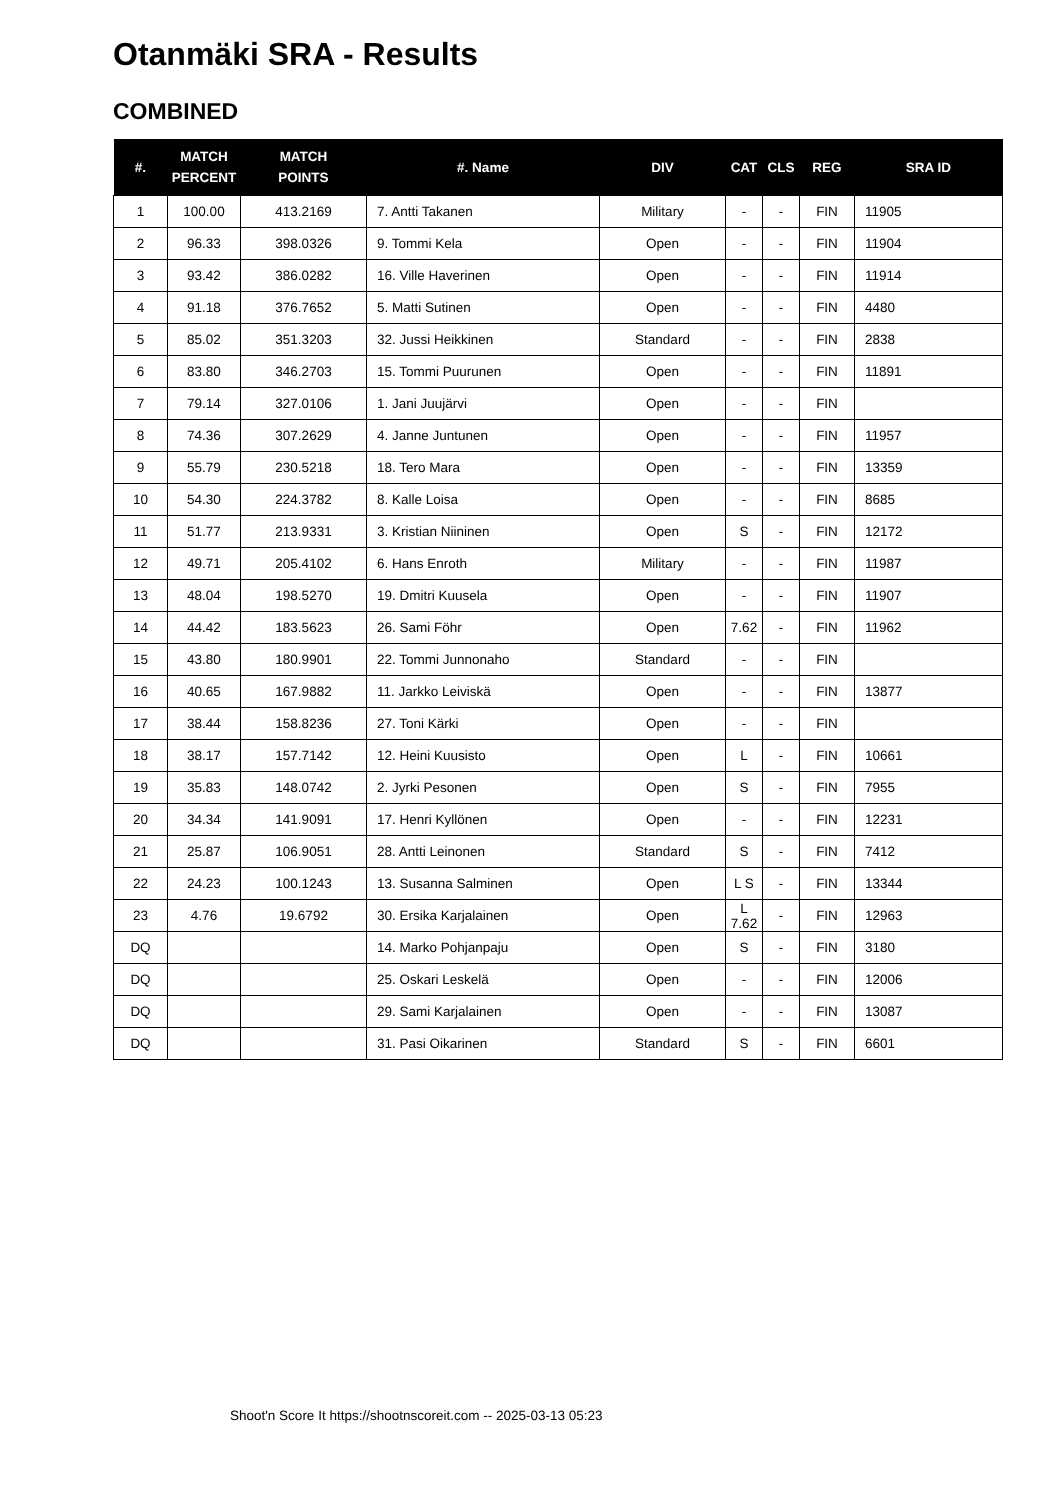Otanmäki SRA - Results
COMBINED
| #. | MATCH PERCENT | MATCH POINTS | #. Name | DIV | CAT | CLS | REG | SRA ID |
| --- | --- | --- | --- | --- | --- | --- | --- | --- |
| 1 | 100.00 | 413.2169 | 7. Antti Takanen | Military | - | - | FIN | 11905 |
| 2 | 96.33 | 398.0326 | 9. Tommi Kela | Open | - | - | FIN | 11904 |
| 3 | 93.42 | 386.0282 | 16. Ville Haverinen | Open | - | - | FIN | 11914 |
| 4 | 91.18 | 376.7652 | 5. Matti Sutinen | Open | - | - | FIN | 4480 |
| 5 | 85.02 | 351.3203 | 32. Jussi Heikkinen | Standard | - | - | FIN | 2838 |
| 6 | 83.80 | 346.2703 | 15. Tommi Puurunen | Open | - | - | FIN | 11891 |
| 7 | 79.14 | 327.0106 | 1. Jani Juujärvi | Open | - | - | FIN | |
| 8 | 74.36 | 307.2629 | 4. Janne Juntunen | Open | - | - | FIN | 11957 |
| 9 | 55.79 | 230.5218 | 18. Tero Mara | Open | - | - | FIN | 13359 |
| 10 | 54.30 | 224.3782 | 8. Kalle Loisa | Open | - | - | FIN | 8685 |
| 11 | 51.77 | 213.9331 | 3. Kristian Niininen | Open | S | - | FIN | 12172 |
| 12 | 49.71 | 205.4102 | 6. Hans Enroth | Military | - | - | FIN | 11987 |
| 13 | 48.04 | 198.5270 | 19. Dmitri Kuusela | Open | - | - | FIN | 11907 |
| 14 | 44.42 | 183.5623 | 26. Sami Föhr | Open | 7.62 | - | FIN | 11962 |
| 15 | 43.80 | 180.9901 | 22. Tommi Junnonaho | Standard | - | - | FIN | |
| 16 | 40.65 | 167.9882 | 11. Jarkko Leiviskä | Open | - | - | FIN | 13877 |
| 17 | 38.44 | 158.8236 | 27. Toni Kärki | Open | - | - | FIN | |
| 18 | 38.17 | 157.7142 | 12. Heini Kuusisto | Open | L | - | FIN | 10661 |
| 19 | 35.83 | 148.0742 | 2. Jyrki Pesonen | Open | S | - | FIN | 7955 |
| 20 | 34.34 | 141.9091 | 17. Henri Kyllönen | Open | - | - | FIN | 12231 |
| 21 | 25.87 | 106.9051 | 28. Antti Leinonen | Standard | S | - | FIN | 7412 |
| 22 | 24.23 | 100.1243 | 13. Susanna Salminen | Open | L S | - | FIN | 13344 |
| 23 | 4.76 | 19.6792 | 30. Ersika Karjalainen | Open | L 7.62 | - | FIN | 12963 |
| DQ | | | 14. Marko Pohjanpaju | Open | S | - | FIN | 3180 |
| DQ | | | 25. Oskari Leskelä | Open | - | - | FIN | 12006 |
| DQ | | | 29. Sami Karjalainen | Open | - | - | FIN | 13087 |
| DQ | | | 31. Pasi Oikarinen | Standard | S | - | FIN | 6601 |
Shoot'n Score It https://shootnscoreit.com -- 2025-03-13 05:23